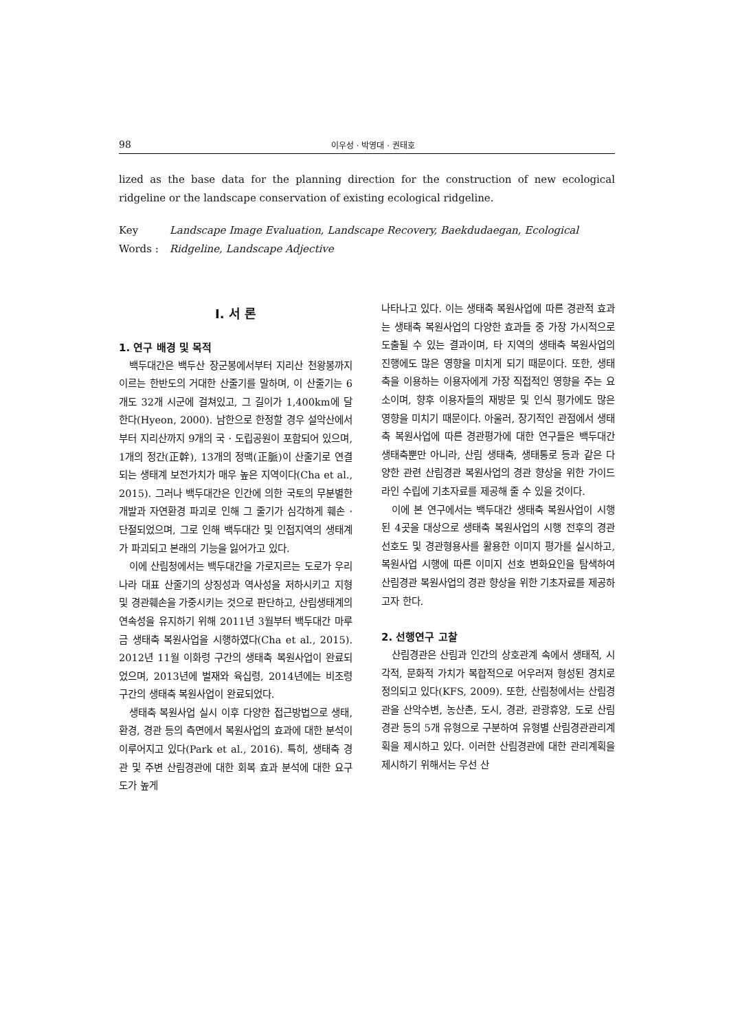98 이우성 · 박영대 · 권태호
lized as the base data for the planning direction for the construction of new ecological ridgeline or the landscape conservation of existing ecological ridgeline.
Key Words : Landscape Image Evaluation, Landscape Recovery, Baekdudaegan, Ecological Ridgeline, Landscape Adjective
I. 서 론
1. 연구 배경 및 목적
백두대간은 백두산 장군봉에서부터 지리산 천왕봉까지 이르는 한반도의 거대한 산줄기를 말하며, 이 산줄기는 6개도 32개 시군에 걸쳐있고, 그 길이가 1,400km에 달한다(Hyeon, 2000). 남한으로 한정할 경우 설악산에서부터 지리산까지 9개의 국 · 도립공원이 포함되어 있으며, 1개의 정간(正幹), 13개의 정맥(正脈)이 산줄기로 연결되는 생태계 보전가치가 매우 높은 지역이다(Cha et al., 2015). 그러나 백두대간은 인간에 의한 국토의 무분별한 개발과 자연환경 파괴로 인해 그 줄기가 심각하게 훼손 · 단절되었으며, 그로 인해 백두대간 및 인접지역의 생태계가 파괴되고 본래의 기능을 잃어가고 있다.
이에 산림청에서는 백두대간을 가로지르는 도로가 우리나라 대표 산줄기의 상징성과 역사성을 저하시키고 지형 및 경관훼손을 가중시키는 것으로 판단하고, 산림생태계의 연속성을 유지하기 위해 2011년 3월부터 백두대간 마루금 생태축 복원사업을 시행하였다(Cha et al., 2015). 2012년 11월 이화령 구간의 생태축 복원사업이 완료되었으며, 2013년에 벌재와 육십령, 2014년에는 비조령 구간의 생태축 복원사업이 완료되었다.
생태축 복원사업 실시 이후 다양한 접근방법으로 생태, 환경, 경관 등의 측면에서 복원사업의 효과에 대한 분석이 이루어지고 있다(Park et al., 2016). 특히, 생태축 경관 및 주변 산림경관에 대한 회복 효과 분석에 대한 요구도가 높게
나타나고 있다. 이는 생태축 복원사업에 따른 경관적 효과는 생태축 복원사업의 다양한 효과들 중 가장 가시적으로 도출될 수 있는 결과이며, 타 지역의 생태축 복원사업의 진행에도 많은 영향을 미치게 되기 때문이다. 또한, 생태축을 이용하는 이용자에게 가장 직접적인 영향을 주는 요소이며, 향후 이용자들의 재방문 및 인식 평가에도 많은 영향을 미치기 때문이다. 아울러, 장기적인 관점에서 생태축 복원사업에 따른 경관평가에 대한 연구들은 백두대간 생태축뿐만 아니라, 산림 생태축, 생태통로 등과 같은 다양한 관련 산림경관 복원사업의 경관 향상을 위한 가이드라인 수립에 기초자료를 제공해 줄 수 있을 것이다.
이에 본 연구에서는 백두대간 생태축 복원사업이 시행된 4곳을 대상으로 생태축 복원사업의 시행 전후의 경관 선호도 및 경관형용사를 활용한 이미지 평가를 실시하고, 복원사업 시행에 따른 이미지 선호 변화요인을 탐색하여 산림경관 복원사업의 경관 향상을 위한 기초자료를 제공하고자 한다.
2. 선행연구 고찰
산림경관은 산림과 인간의 상호관계 속에서 생태적, 시각적, 문화적 가치가 복합적으로 어우러져 형성된 경치로 정의되고 있다(KFS, 2009). 또한, 산림청에서는 산림경관을 산악수변, 농산촌, 도시, 경관, 관광휴양, 도로 산림경관 등의 5개 유형으로 구분하여 유형별 산림경관관리계획을 제시하고 있다. 이러한 산림경관에 대한 관리계획을 제시하기 위해서는 우선 산